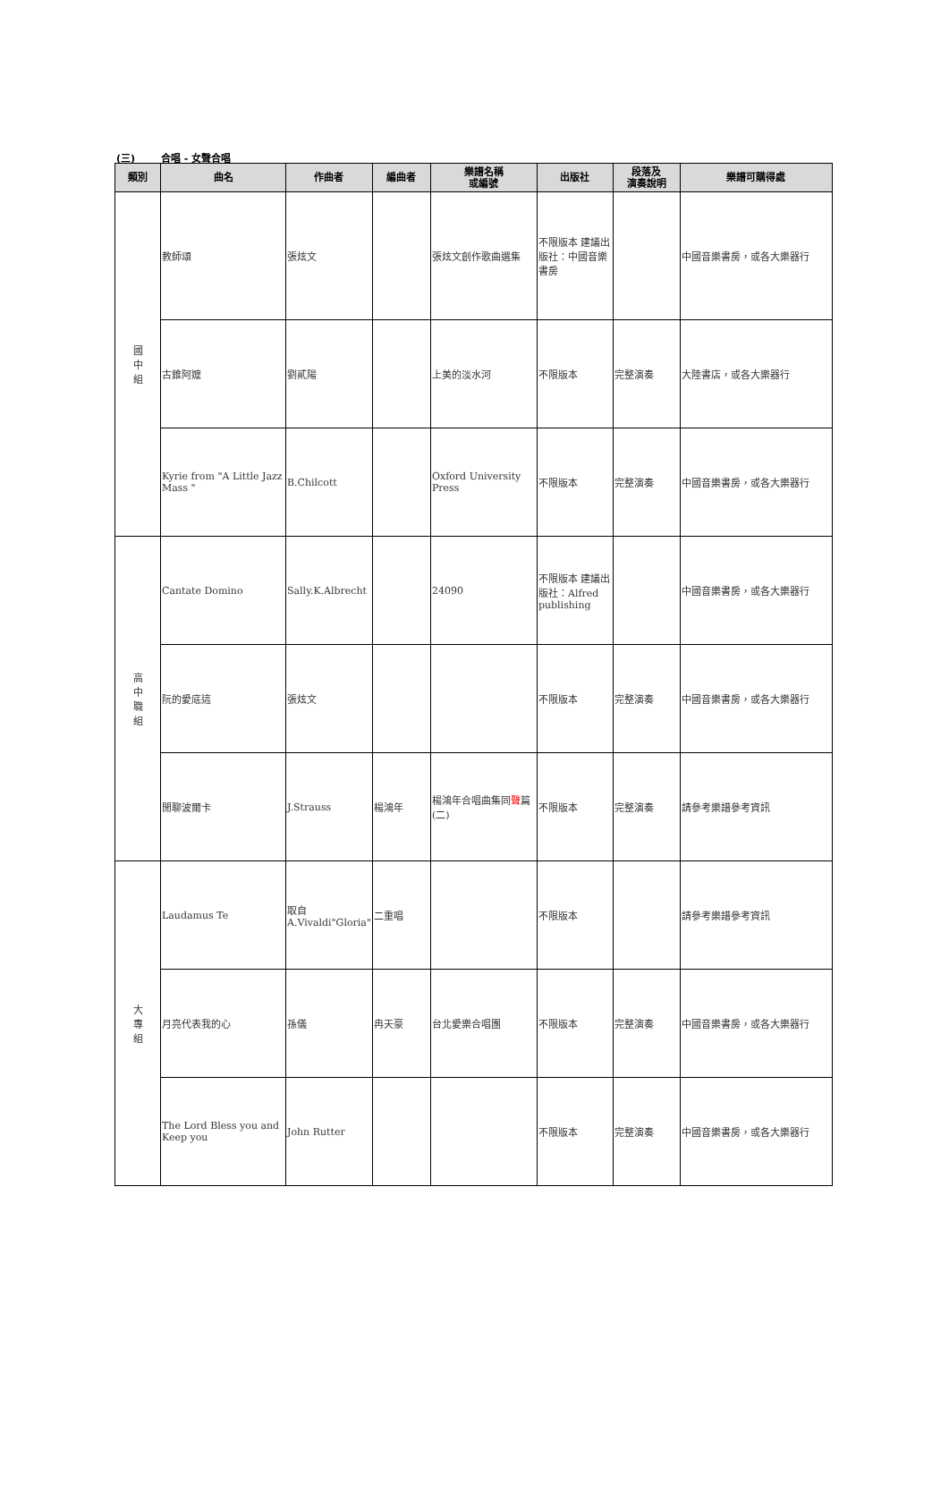(三) 合唱 - 女聲合唱
| 類別 | 曲名 | 作曲者 | 編曲者 | 樂譜名稱 或編號 | 出版社 | 段落及 演奏說明 | 樂譜可購得處 |
| --- | --- | --- | --- | --- | --- | --- | --- |
| 國 中 組 | 教師頌 | 張炫文 | | 張炫文創作歌曲選集 | 不限版本 建議出版社：中國音樂書房 | | 中國音樂書房，或各大樂器行 |
| | 古錐阿嬤 | 劉貳陽 | | 上美的淡水河 | 不限版本 | 完整演奏 | 大陸書店，或各大樂器行 |
| | Kyrie from "A Little Jazz Mass " | B.Chilcott | | Oxford University Press | 不限版本 | 完整演奏 | 中國音樂書房，或各大樂器行 |
| 高 中 職 組 | Cantate Domino | Sally.K.Albrecht | | 24090 | 不限版本 建議出版社：Alfred publishing | | 中國音樂書房，或各大樂器行 |
| | 阮的愛底這 | 張炫文 | | | 不限版本 | 完整演奏 | 中國音樂書房，或各大樂器行 |
| | 閒聊波爾卡 | J.Strauss | 楊鴻年 | 楊鴻年合唱曲集同 聲 篇(二) | 不限版本 | 完整演奏 | 請參考樂譜參考資訊 |
| 大 專 組 | Laudamus Te | 取自 A.Vivaldi"Gloria" | 二重唱 | | 不限版本 | | 請參考樂譜參考資訊 |
| | 月亮代表我的心 | 孫儀 | 冉天豪 | 台北愛樂合唱團 | 不限版本 | 完整演奏 | 中國音樂書房，或各大樂器行 |
| | The Lord Bless you and Keep you | John Rutter | | | 不限版本 | 完整演奏 | 中國音樂書房，或各大樂器行 |